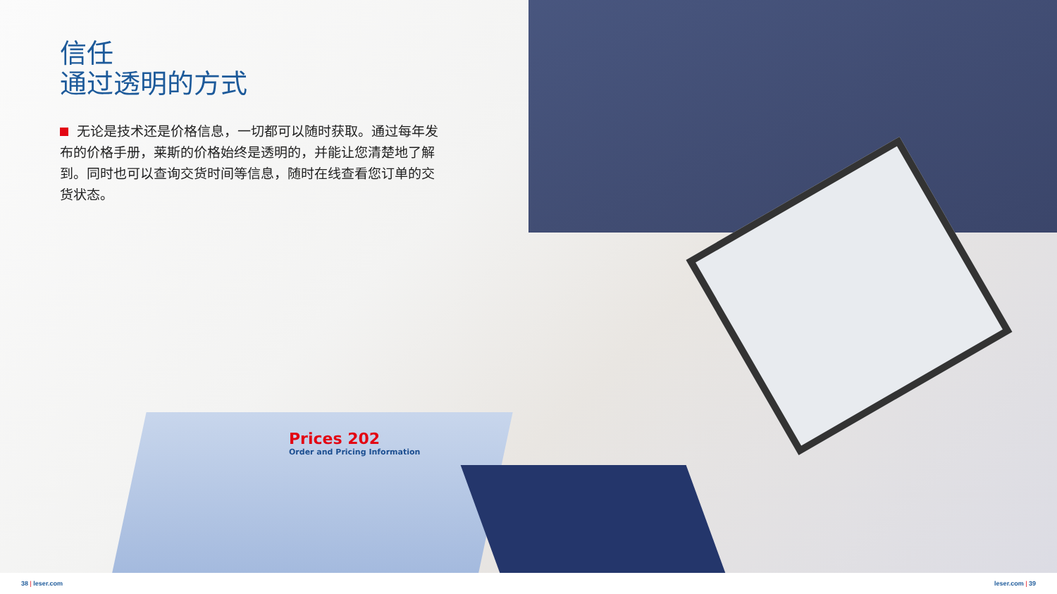信任
通过透明的方式
无论是技术还是价格信息，一切都可以随时获取。通过每年发布的价格手册，莱斯的价格始终是透明的，并能让您清楚地了解到。同时也可以查询交货时间等信息，随时在线查看您订单的交货状态。
Prices 202
Order and Pricing Information
38 | leser.com leser.com | 39